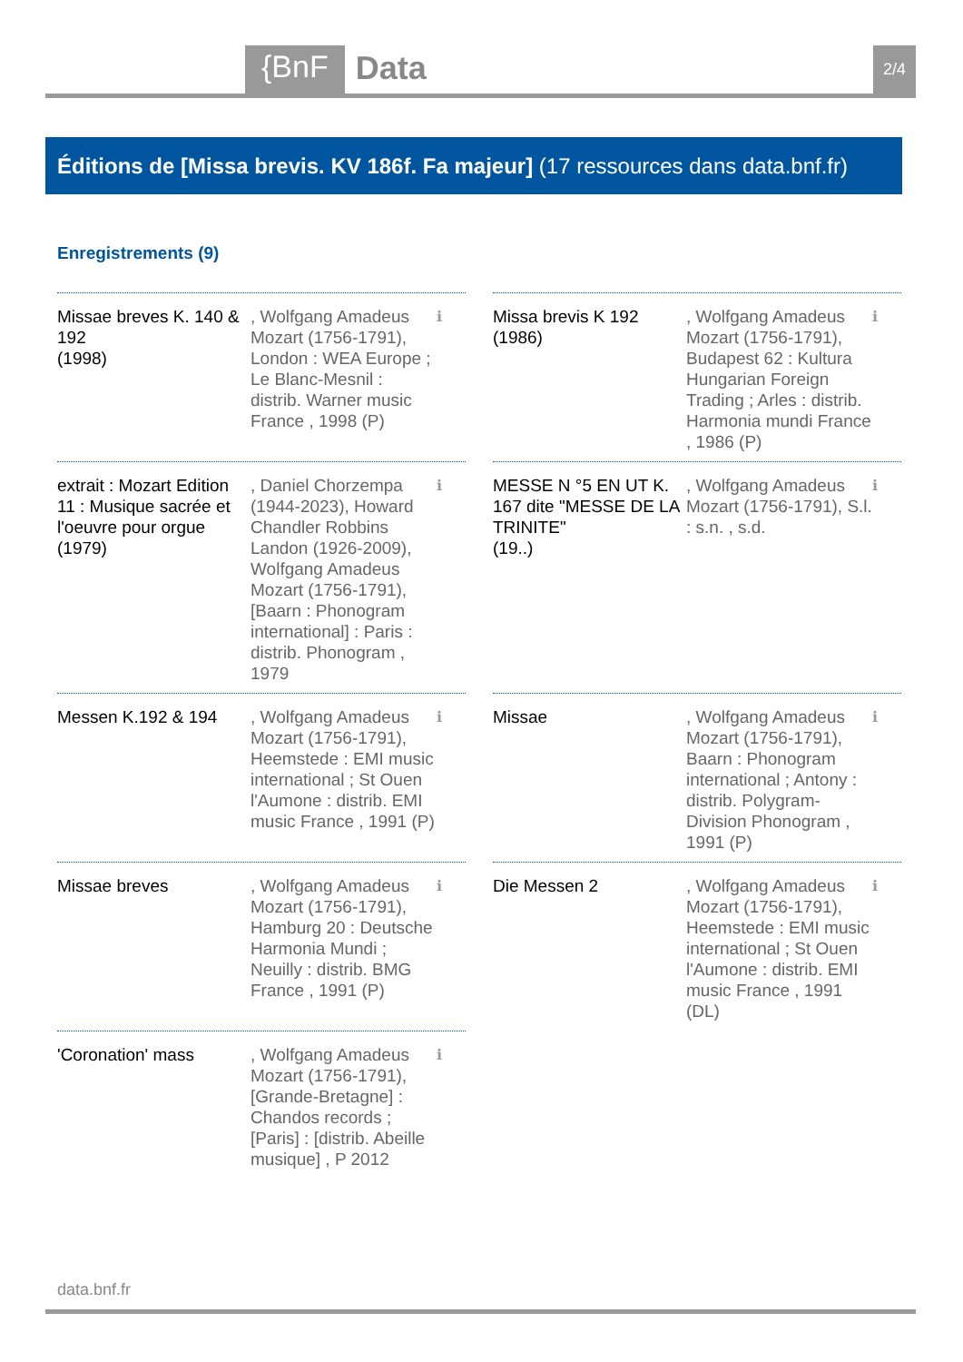{BnF
Data
2/4
Éditions de [Missa brevis. KV 186f. Fa majeur] (17 ressources dans data.bnf.fr)
Enregistrements (9)
Missae breves K. 140 & 192
(1998)
, Wolfgang Amadeus Mozart (1756-1791), London : WEA Europe ; Le Blanc-Mesnil : distrib. Warner music France , 1998 (P)
ℹ
Missa brevis K 192
(1986)
, Wolfgang Amadeus Mozart (1756-1791), Budapest 62 : Kultura Hungarian Foreign Trading ; Arles : distrib. Harmonia mundi France , 1986 (P)
ℹ
extrait : Mozart Edition 11 : Musique sacrée et l'oeuvre pour orgue
(1979)
, Daniel Chorzempa (1944-2023), Howard Chandler Robbins Landon (1926-2009), Wolfgang Amadeus Mozart (1756-1791), [Baarn : Phonogram international] : Paris : distrib. Phonogram , 1979
ℹ
MESSE N °5 EN UT K. 167 dite "MESSE DE LA TRINITE"
(19..)
, Wolfgang Amadeus Mozart (1756-1791), S.l. : s.n. , s.d.
ℹ
Messen K.192 & 194 , Wolfgang Amadeus Mozart (1756-1791), Heemstede : EMI music international ; St Ouen l'Aumone : distrib. EMI music France , 1991 (P)
ℹ
Missae , Wolfgang Amadeus Mozart (1756-1791), Baarn : Phonogram international ; Antony : distrib. Polygram-Division Phonogram , 1991 (P)
ℹ
Missae breves , Wolfgang Amadeus Mozart (1756-1791), Hamburg 20 : Deutsche Harmonia Mundi ; Neuilly : distrib. BMG France , 1991 (P)
ℹ
Die Messen 2 , Wolfgang Amadeus Mozart (1756-1791), Heemstede : EMI music international ; St Ouen l'Aumone : distrib. EMI music France , 1991 (DL)
ℹ
'Coronation' mass , Wolfgang Amadeus Mozart (1756-1791), [Grande-Bretagne] : Chandos records ; [Paris] : [distrib. Abeille musique] , P 2012
ℹ
data.bnf.fr